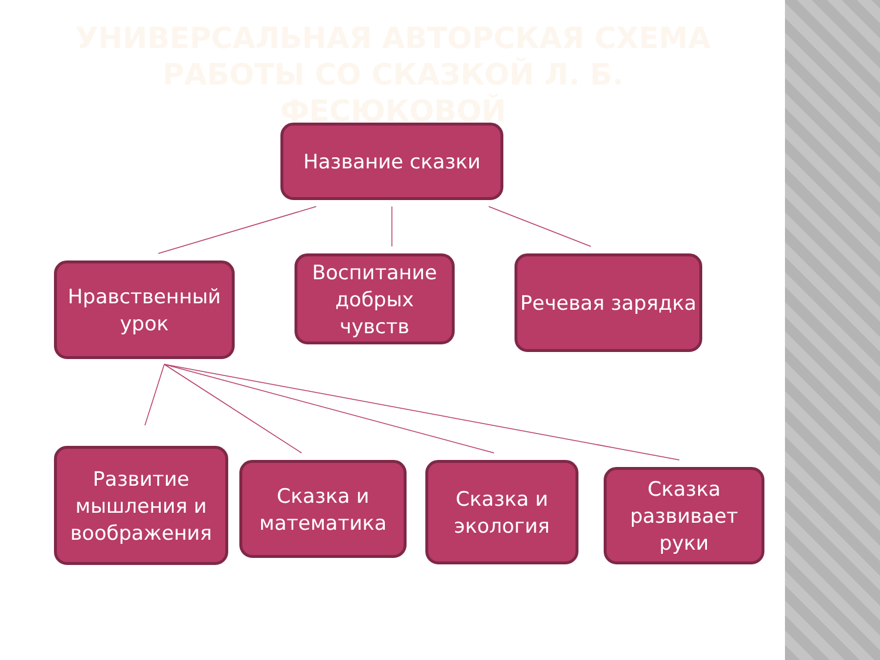УНИВЕРСАЛЬНАЯ АВТОРСКАЯ СХЕМА РАБОТЫ СО СКАЗКОЙ Л. Б. ФЕСЮКОВОЙ
Название сказки
Нравственный урок
Воспитание добрых чувств
Речевая зарядка
Развитие мышления и воображения
Сказка и математика
Сказка и экология
Сказка развивает руки